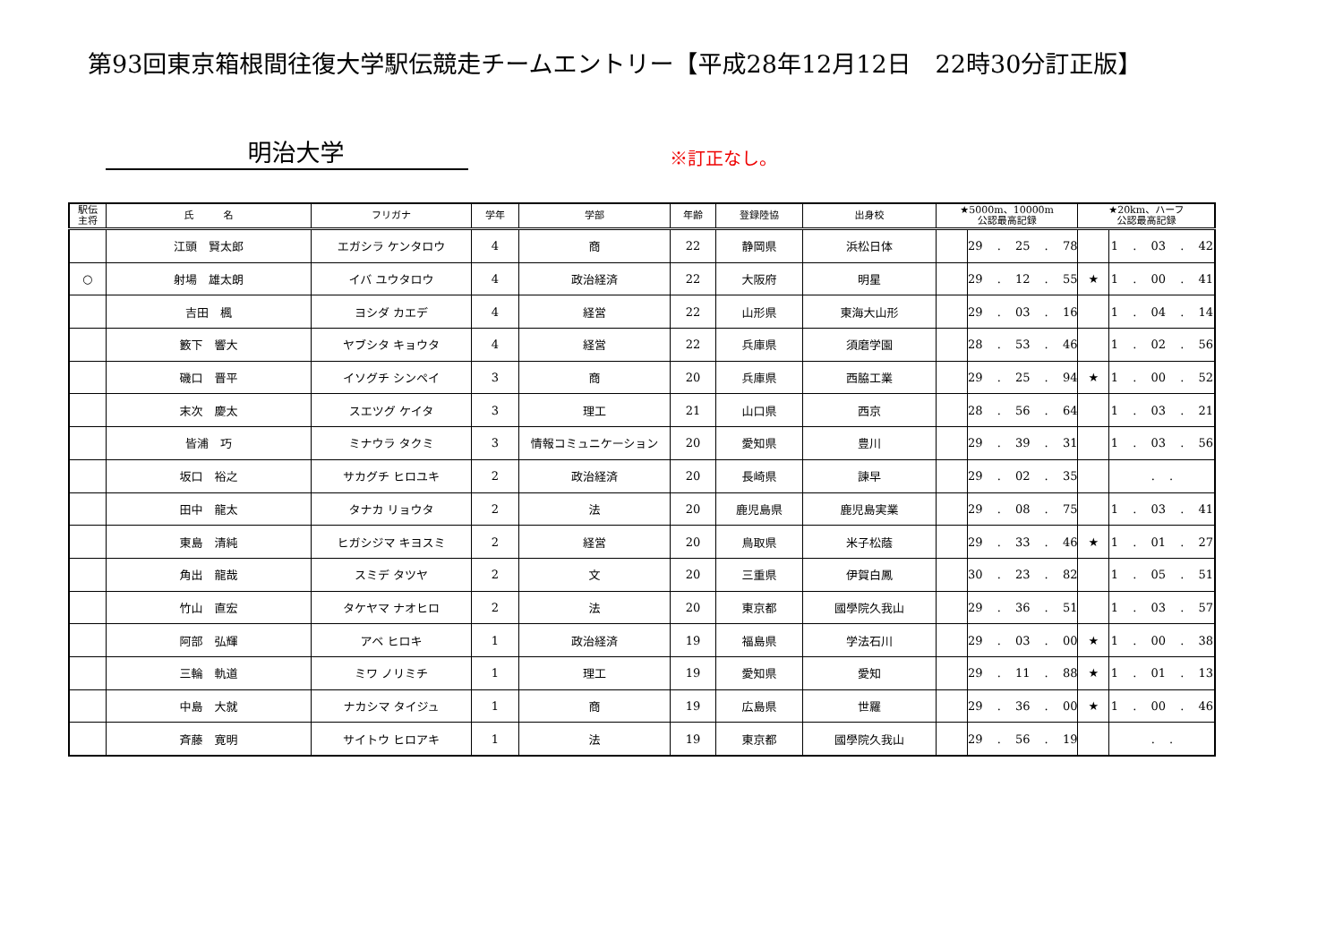第93回東京箱根間往復大学駅伝競走チームエントリー【平成28年12月12日　22時30分訂正版】
明治大学
※訂正なし。
| 駅伝 主将 | 氏 名 | フリガナ | 学年 | 学部 | 年齢 | 登録陸協 | 出身校 | ★5000m、10000m 公認最高記録 | | ★20km、ハーフ 公認最高記録 | |
| --- | --- | --- | --- | --- | --- | --- | --- | --- | --- | --- | --- |
| | 江頭 賢太郎 | エガシラ ケンタロウ | 4 | 商 | 22 | 静岡県 | 浜松日体 | | 29 . 25 . 78 | | 1 . 03 . 42 |
| ○ | 射場 雄太朗 | イバ ユウタロウ | 4 | 政治経済 | 22 | 大阪府 | 明星 | | 29 . 12 . 55 | ★ | 1 . 00 . 41 |
| | 吉田 楓 | ヨシダ カエデ | 4 | 経営 | 22 | 山形県 | 東海大山形 | | 29 . 03 . 16 | | 1 . 04 . 14 |
| | 籔下 響大 | ヤブシタ キョウタ | 4 | 経営 | 22 | 兵庫県 | 須磨学園 | | 28 . 53 . 46 | | 1 . 02 . 56 |
| | 磯口 晋平 | イソグチ シンペイ | 3 | 商 | 20 | 兵庫県 | 西脇工業 | | 29 . 25 . 94 | ★ | 1 . 00 . 52 |
| | 末次 慶太 | スエツグ ケイタ | 3 | 理工 | 21 | 山口県 | 西京 | | 28 . 56 . 64 | | 1 . 03 . 21 |
| | 皆浦 巧 | ミナウラ タクミ | 3 | 情報コミュニケーション | 20 | 愛知県 | 豊川 | | 29 . 39 . 31 | | 1 . 03 . 56 |
| | 坂口 裕之 | サカグチ ヒロユキ | 2 | 政治経済 | 20 | 長崎県 | 諫早 | | 29 . 02 . 35 | | . . |
| | 田中 龍太 | タナカ リョウタ | 2 | 法 | 20 | 鹿児島県 | 鹿児島実業 | | 29 . 08 . 75 | | 1 . 03 . 41 |
| | 東島 清純 | ヒガシジマ キヨスミ | 2 | 経営 | 20 | 鳥取県 | 米子松蔭 | | 29 . 33 . 46 | ★ | 1 . 01 . 27 |
| | 角出 龍哉 | スミデ タツヤ | 2 | 文 | 20 | 三重県 | 伊賀白鳳 | | 30 . 23 . 82 | | 1 . 05 . 51 |
| | 竹山 直宏 | タケヤマ ナオヒロ | 2 | 法 | 20 | 東京都 | 國學院久我山 | | 29 . 36 . 51 | | 1 . 03 . 57 |
| | 阿部 弘輝 | アベ ヒロキ | 1 | 政治経済 | 19 | 福島県 | 学法石川 | | 29 . 03 . 00 | ★ | 1 . 00 . 38 |
| | 三輪 軌道 | ミワ ノリミチ | 1 | 理工 | 19 | 愛知県 | 愛知 | | 29 . 11 . 88 | ★ | 1 . 01 . 13 |
| | 中島 大就 | ナカシマ タイジュ | 1 | 商 | 19 | 広島県 | 世羅 | | 29 . 36 . 00 | ★ | 1 . 00 . 46 |
| | 斉藤 寛明 | サイトウ ヒロアキ | 1 | 法 | 19 | 東京都 | 國學院久我山 | | 29 . 56 . 19 | | . . |